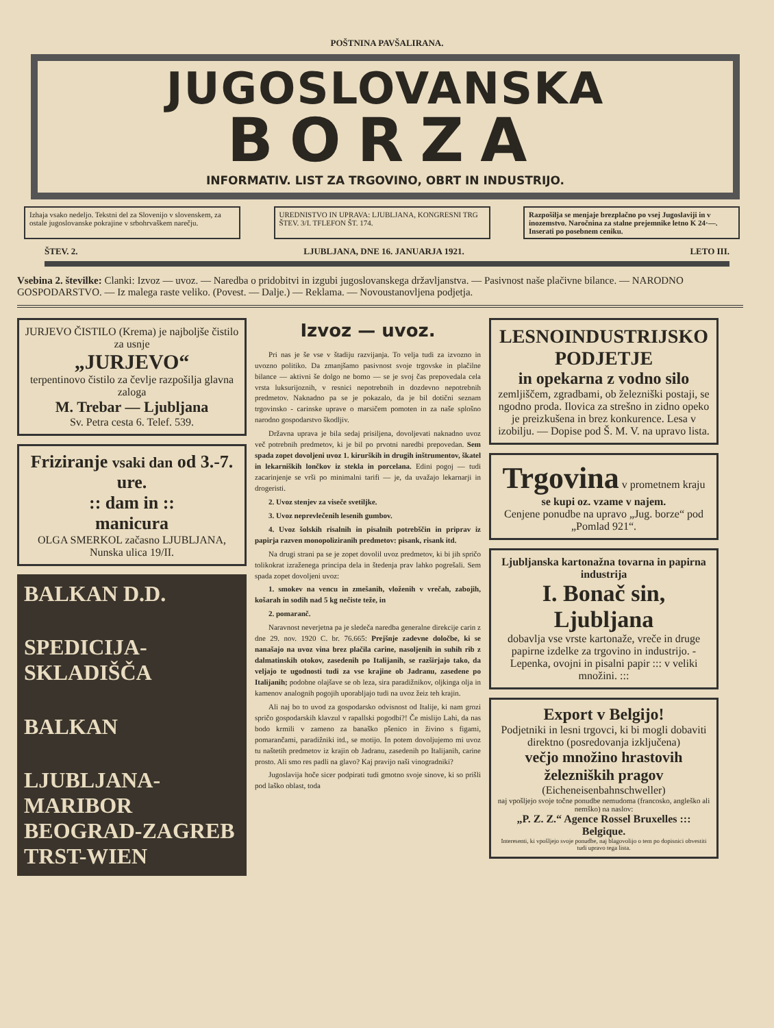POŠTNINA PAVŠALIRANA.
JUGOSLOVANSKA
BORZA
INFORMATIV. LIST ZA TRGOVINO, OBRT IN INDUSTRIJO.
Izhaja vsako nedeljo. Tekstni del za Slovenijo v slovenskem, za ostale jugoslovanske pokrajine v srbohrvaškem narečju.
UREDNISTVO IN UPRAVA: LJUBLJANA, KONGRESNI TRG ŠTEV. 3/I. TFLEFON ŠT. 174.
Razpošilja se menjaje brezplačno po vsej Jugoslaviji in v inozemstvo. Naročnina za stalne prejemnike letno K 24·—. Inserati po posebnem ceniku.
ŠTEV. 2. LJUBLJANA, DNE 16. JANUARJA 1921. LETO III.
Vsebina 2. številke: Clanki: Izvoz — uvoz. — Naredba o pridobitvi in izgubi jugoslovanskega državljanstva. — Pasivnost naše plačivne bilance. — NARODNO GOSPODARSTVO. — Iz malega raste veliko. (Povest. — Dalje.) — Reklama. — Novoustanovljena podjetja.
JURJEVO ČISTILO (Krema) je najboljše čistilo za usnje
„JURJEVO“
terpentinovo čistilo za čevlje razpošilja glavna zaloga
M. Trebar — Ljubljana
Sv. Petra cesta 6. Telef. 539.
Friziranje vsaki dan od 3.-7. ure.
:: dam in ::
manicura
OLGA SMERKOL začasno LJUBLJANA, Nunska ulica 19/II.
BALKAN D.D.
SPEDICIJA-SKLADIŠČA
BALKAN
LJUBLJANA-MARIBOR BEOGRAD-ZAGREB TRST-WIEN
Izvoz — uvoz.
Pri nas je še vse v štadiju razvijanja. To velja tudi za izvozno in uvozno politiko. Da zmanjšamo pasivnost svoje trgovske in plačilne bilance — aktivni še dolgo ne bomo — se je svoj čas prepovedala cela vrsta luksurijoznih, v resnici nepotrebnih in dozdevno nepotrebnih predmetov. Naknadno pa se je pokazalo, da je bil dotični seznam trgovinsko - carinske uprave o marsičem pomoten in za naše splošno narodno gospodarstvo škodljiv.
Državna uprava je bila sedaj prisiljena, dovoljevati naknadno uvoz več potrebnih predmetov, ki je bil po prvotni naredbi prepovedan. Sem spada zopet dovoljeni uvoz 1. kirurških in drugih inštrumentov, škatel in lekarniških lončkov iz stekla in porcelana. Edini pogoj — tudi zacarinjenje se vrši po minimalni tarifi — je, da uvažajo lekarnarji in drogeristi.
2. Uvoz stenjev za viseče svetiljke.
3. Uvoz neprevlečenih lesenih gumbov.
4. Uvoz šolskih risalnih in pisalnih potrebščin in priprav iz papirja razven monopoliziranih predmetov: pisank, risank itd.
Na drugi strani pa se je zopet dovolil uvoz predmetov, ki bi jih spričo tolikokrat izraženega principa dela in štedenja prav lahko pogrešali. Sem spada zopet dovoljeni uvoz:
1. smokev na vencu in zmešanih, vloženih v vrečah, zabojih, košarah in sodih nad 5 kg nečiste teže, in
2. pomaranč.
Naravnost neverjetna pa je sledeča naredba generalne direkcije carin z dne 29. nov. 1920 C. br. 76.665: Prejšnje zadevne določbe, ki se nanašajo na uvoz vina brez plačila carine, nasoljenih in suhih rib z dalmatinskih otokov, zasedenih po Italijanih, se razširjajo tako, da veljajo te ugodnosti tudi za vse krajine ob Jadranu, zasedene po Italijanih; podobne olajšave se ob leza, sira paradižnikov, oljkinga olja in kamenov analognih pogojih uporabljajo tudi na uvoz žeiz teh krajin.
Ali naj bo to uvod za gospodarsko odvisnost od Italije, ki nam grozi spričo gospodarskih klavzul v rapallski pogodbi?! Če mislijo Lahi, da nas bodo krmili v zameno za banaško pšenico in živino s figami, pomarančami, paradižniki itd., se motijo. In potem dovoljujemo mi uvoz tu naštetih predmetov iz krajin ob Jadranu, zasedenih po Italijanih, carine prosto. Ali smo res padli na glavo? Kaj pravijo naši vinogradniki?
Jugoslavija hoče sicer podpirati tudi gmotno svoje sinove, ki so prišli pod laško oblast, toda
LESNOINDUSTRIJSKO PODJETJE
in opekarna z vodno silo
zemljiščem, zgradbami, ob železniški postaji, se ngodno proda. Ilovica za strešno in zidno opeko je preizkušena in brez konkurence. Lesa v izobilju. — Dopise pod Š. M. V. na upravo lista.
Trgovina v prometnem kraju se kupi oz. vzame v najem.
Cenjene ponudbe na upravo „Jug. borze“ pod „Pomlad 921“.
Ljubljanska kartonažna tovarna in papirna industrija
I. Bonač sin, Ljubljana
dobavlja vse vrste kartonaže, vreče in druge papirne izdelke za trgovino in industrijo. - Lepenka, ovojni in pisalni papir ::: v veliki množini. :::
Export v Belgijo!
Podjetniki in lesni trgovci, ki bi mogli dobaviti direktno (posredovanja izključena)
večjo množino hrastovih železniških pragov
(Eicheneisenbahnschweller)
naj vpošljejo svoje točne ponudbe nemudoma (francosko, angleško ali nemško) na naslov:
„P. Z. Z.“ Agence Rossel Bruxelles ::: Belgique.
Interesenti, ki vpošljejo svoje ponudbe, naj blagovolijo o tem po dopisnici obvestiti tudi upravo tega lista.